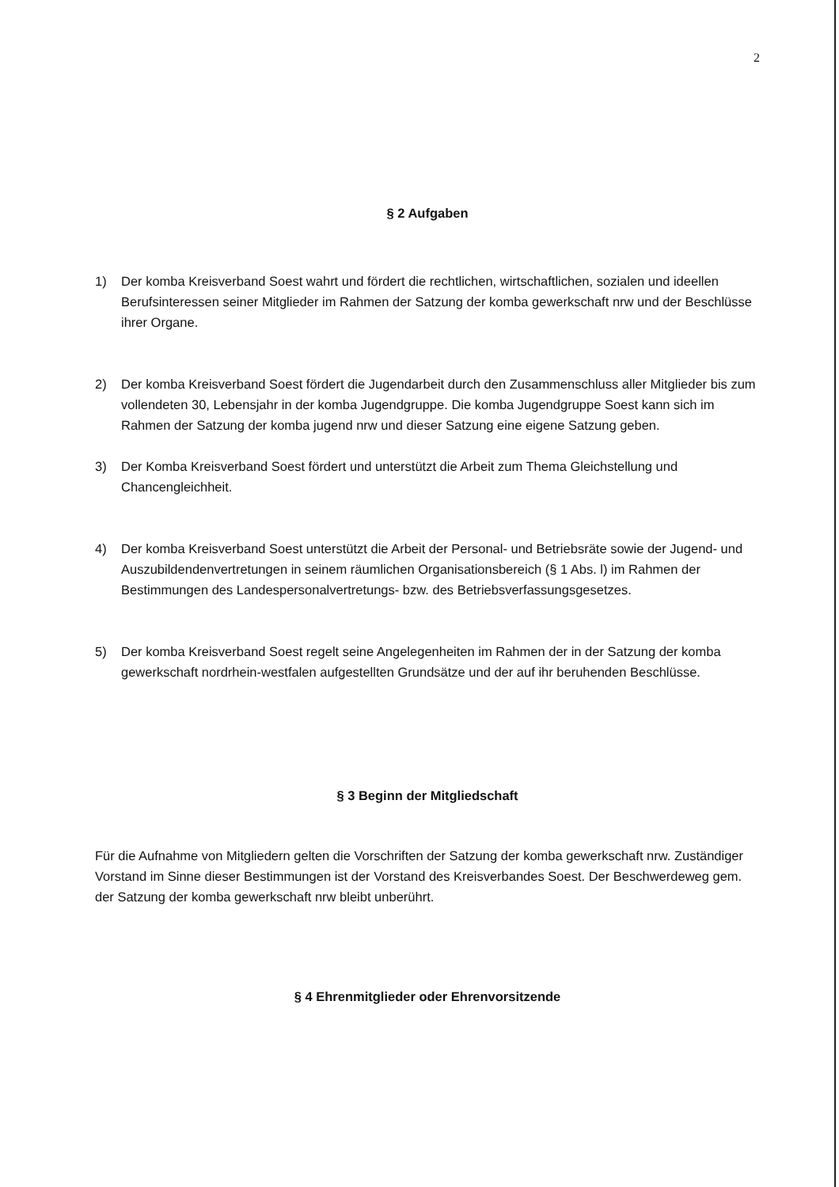2
§ 2 Aufgaben
1) Der komba Kreisverband Soest wahrt und fördert die rechtlichen, wirtschaftlichen, sozialen und ideellen Berufsinteressen seiner Mitglieder im Rahmen der Satzung der komba gewerkschaft nrw und der Beschlüsse ihrer Organe.
2) Der komba Kreisverband Soest fördert die Jugendarbeit durch den Zusammenschluss aller Mitglieder bis zum vollendeten 30, Lebensjahr in der komba Jugendgruppe. Die komba Jugendgruppe Soest kann sich im Rahmen der Satzung der komba jugend nrw und dieser Satzung eine eigene Satzung geben.
3) Der Komba Kreisverband Soest fördert und unterstützt die Arbeit zum Thema Gleichstellung und Chancengleichheit.
4) Der komba Kreisverband Soest unterstützt die Arbeit der Personal- und Betriebsräte sowie der Jugend- und Auszubildendenvertretungen in seinem räumlichen Organisationsbereich (§ 1 Abs. l) im Rahmen der Bestimmungen des Landespersonalvertretungs- bzw. des Betriebsverfassungsgesetzes.
5) Der komba Kreisverband Soest regelt seine Angelegenheiten im Rahmen der in der Satzung der komba gewerkschaft nordrhein-westfalen aufgestellten Grundsätze und der auf ihr beruhenden Beschlüsse.
§ 3 Beginn der Mitgliedschaft
Für die Aufnahme von Mitgliedern gelten die Vorschriften der Satzung der komba gewerkschaft nrw. Zuständiger Vorstand im Sinne dieser Bestimmungen ist der Vorstand des Kreisverbandes Soest. Der Beschwerdeweg gem. der Satzung der komba gewerkschaft nrw bleibt unberührt.
§ 4 Ehrenmitglieder oder Ehrenvorsitzende